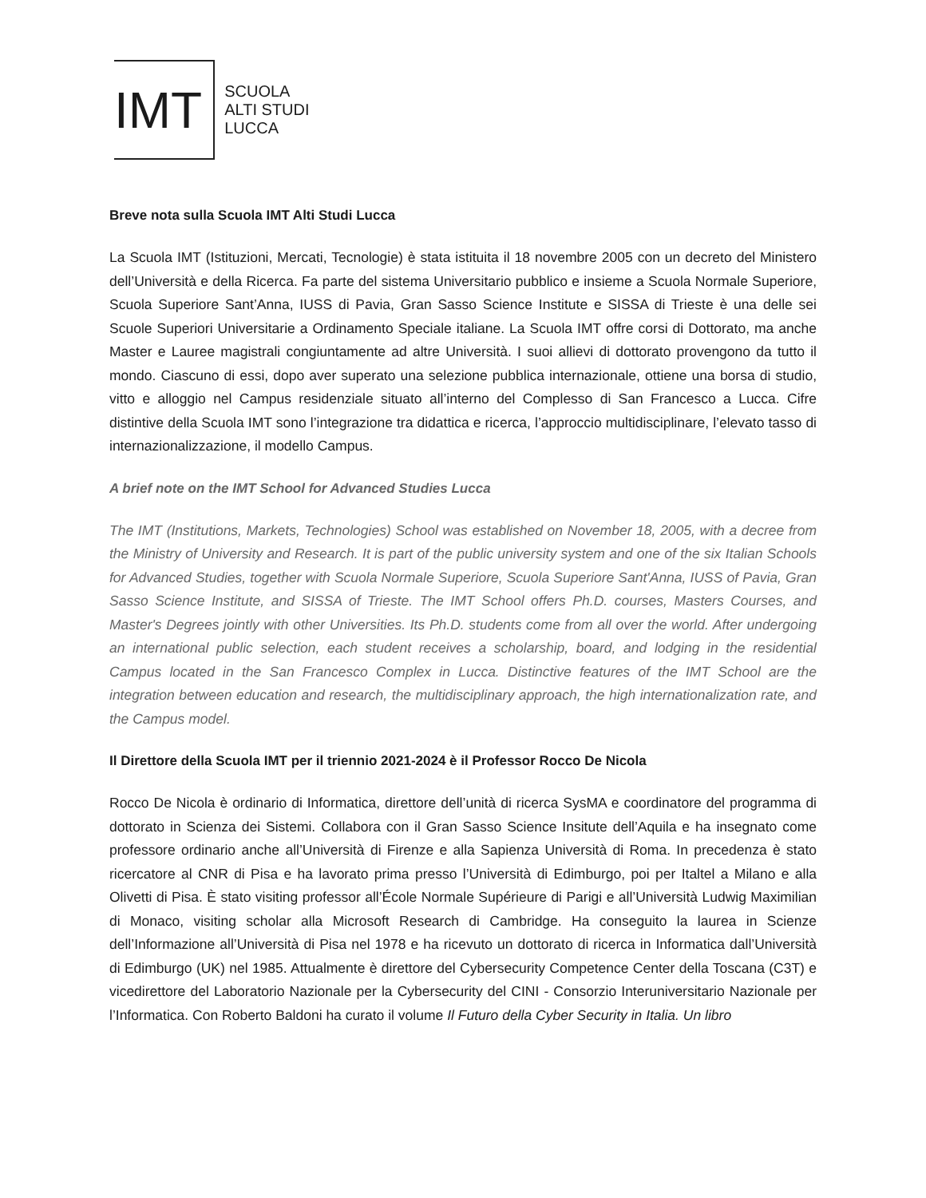IMT
SCUOLA
ALTI STUDI
LUCCA
Breve nota sulla Scuola IMT Alti Studi Lucca
La Scuola IMT (Istituzioni, Mercati, Tecnologie) è stata istituita il 18 novembre 2005 con un decreto del Ministero dell’Università e della Ricerca. Fa parte del sistema Universitario pubblico e insieme a Scuola Normale Superiore, Scuola Superiore Sant’Anna, IUSS di Pavia, Gran Sasso Science Institute e SISSA di Trieste è una delle sei Scuole Superiori Universitarie a Ordinamento Speciale italiane. La Scuola IMT offre corsi di Dottorato, ma anche Master e Lauree magistrali congiuntamente ad altre Università. I suoi allievi di dottorato provengono da tutto il mondo. Ciascuno di essi, dopo aver superato una selezione pubblica internazionale, ottiene una borsa di studio, vitto e alloggio nel Campus residenziale situato all’interno del Complesso di San Francesco a Lucca. Cifre distintive della Scuola IMT sono l’integrazione tra didattica e ricerca, l’approccio multidisciplinare, l’elevato tasso di internazionalizzazione, il modello Campus.
A brief note on the IMT School for Advanced Studies Lucca
The IMT (Institutions, Markets, Technologies) School was established on November 18, 2005, with a decree from the Ministry of University and Research. It is part of the public university system and one of the six Italian Schools for Advanced Studies, together with Scuola Normale Superiore, Scuola Superiore Sant'Anna, IUSS of Pavia, Gran Sasso Science Institute, and SISSA of Trieste. The IMT School offers Ph.D. courses, Masters Courses, and Master's Degrees jointly with other Universities. Its Ph.D. students come from all over the world. After undergoing an international public selection, each student receives a scholarship, board, and lodging in the residential Campus located in the San Francesco Complex in Lucca. Distinctive features of the IMT School are the integration between education and research, the multidisciplinary approach, the high internationalization rate, and the Campus model.
Il Direttore della Scuola IMT per il triennio 2021-2024 è il Professor Rocco De Nicola
Rocco De Nicola è ordinario di Informatica, direttore dell’unità di ricerca SysMA e coordinatore del programma di dottorato in Scienza dei Sistemi. Collabora con il Gran Sasso Science Insitute dell’Aquila e ha insegnato come professore ordinario anche all’Università di Firenze e alla Sapienza Università di Roma. In precedenza è stato ricercatore al CNR di Pisa e ha lavorato prima presso l’Università di Edimburgo, poi per Italtel a Milano e alla Olivetti di Pisa. È stato visiting professor all’École Normale Supérieure di Parigi e all’Università Ludwig Maximilian di Monaco, visiting scholar alla Microsoft Research di Cambridge. Ha conseguito la laurea in Scienze dell’Informazione all’Università di Pisa nel 1978 e ha ricevuto un dottorato di ricerca in Informatica dall’Università di Edimburgo (UK) nel 1985. Attualmente è direttore del Cybersecurity Competence Center della Toscana (C3T) e vicedirettore del Laboratorio Nazionale per la Cybersecurity del CINI - Consorzio Interuniversitario Nazionale per l’Informatica. Con Roberto Baldoni ha curato il volume Il Futuro della Cyber Security in Italia. Un libro